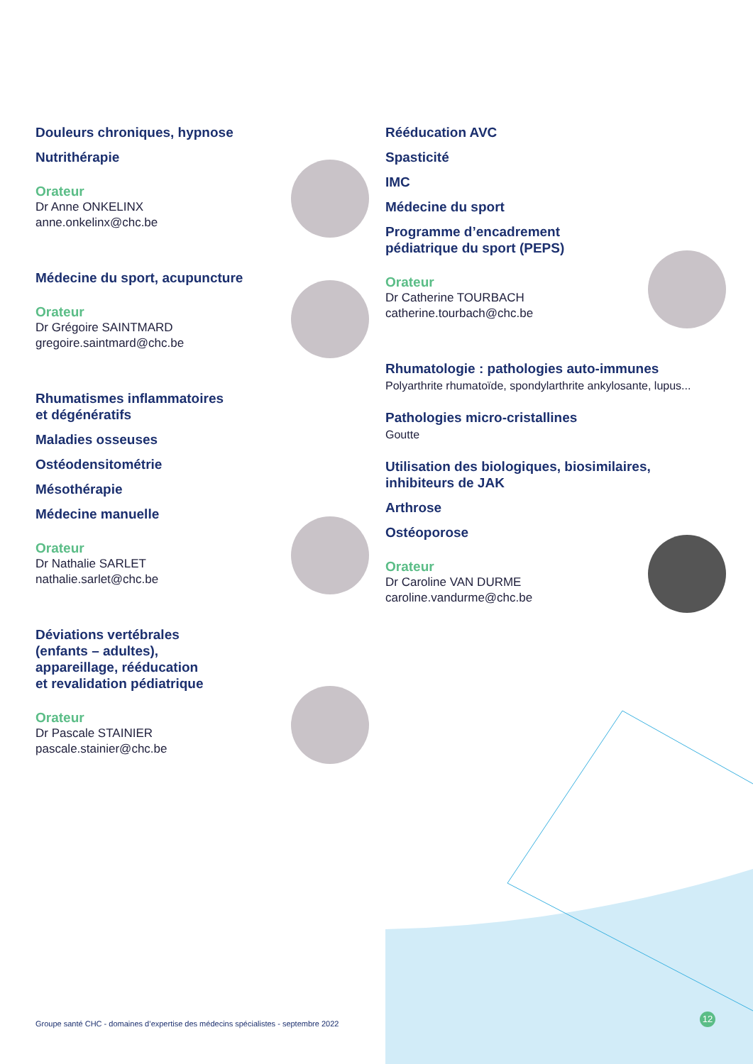Douleurs chroniques, hypnose
Nutrithérapie
Orateur
Dr Anne ONKELINX
anne.onkelinx@chc.be
Médecine du sport, acupuncture
Orateur
Dr Grégoire SAINTMARD
gregoire.saintmard@chc.be
Rhumatismes inflammatoires
et dégénératifs
Maladies osseuses
Ostéodensitométrie
Mésothérapie
Médecine manuelle
Orateur
Dr Nathalie SARLET
nathalie.sarlet@chc.be
Déviations vertébrales
(enfants – adultes),
appareillage, rééducation
et revalidation pédiatrique
Orateur
Dr Pascale STAINIER
pascale.stainier@chc.be
Rééducation AVC
Spasticité
IMC
Médecine du sport
Programme d’encadrement
pédiatrique du sport (PEPS)
Orateur
Dr Catherine TOURBACH
catherine.tourbach@chc.be
Rhumatologie : pathologies auto-immunes
Polyarthrite rhumatoïde, spondylarthrite ankylosante, lupus...
Pathologies micro-cristallines
Goutte
Utilisation des biologiques, biosimilaires,
inhibiteurs de JAK
Arthrose
Ostéoporose
Orateur
Dr Caroline VAN DURME
caroline.vandurme@chc.be
Groupe santé CHC - domaines d’expertise des médecins spécialistes - septembre 2022
12